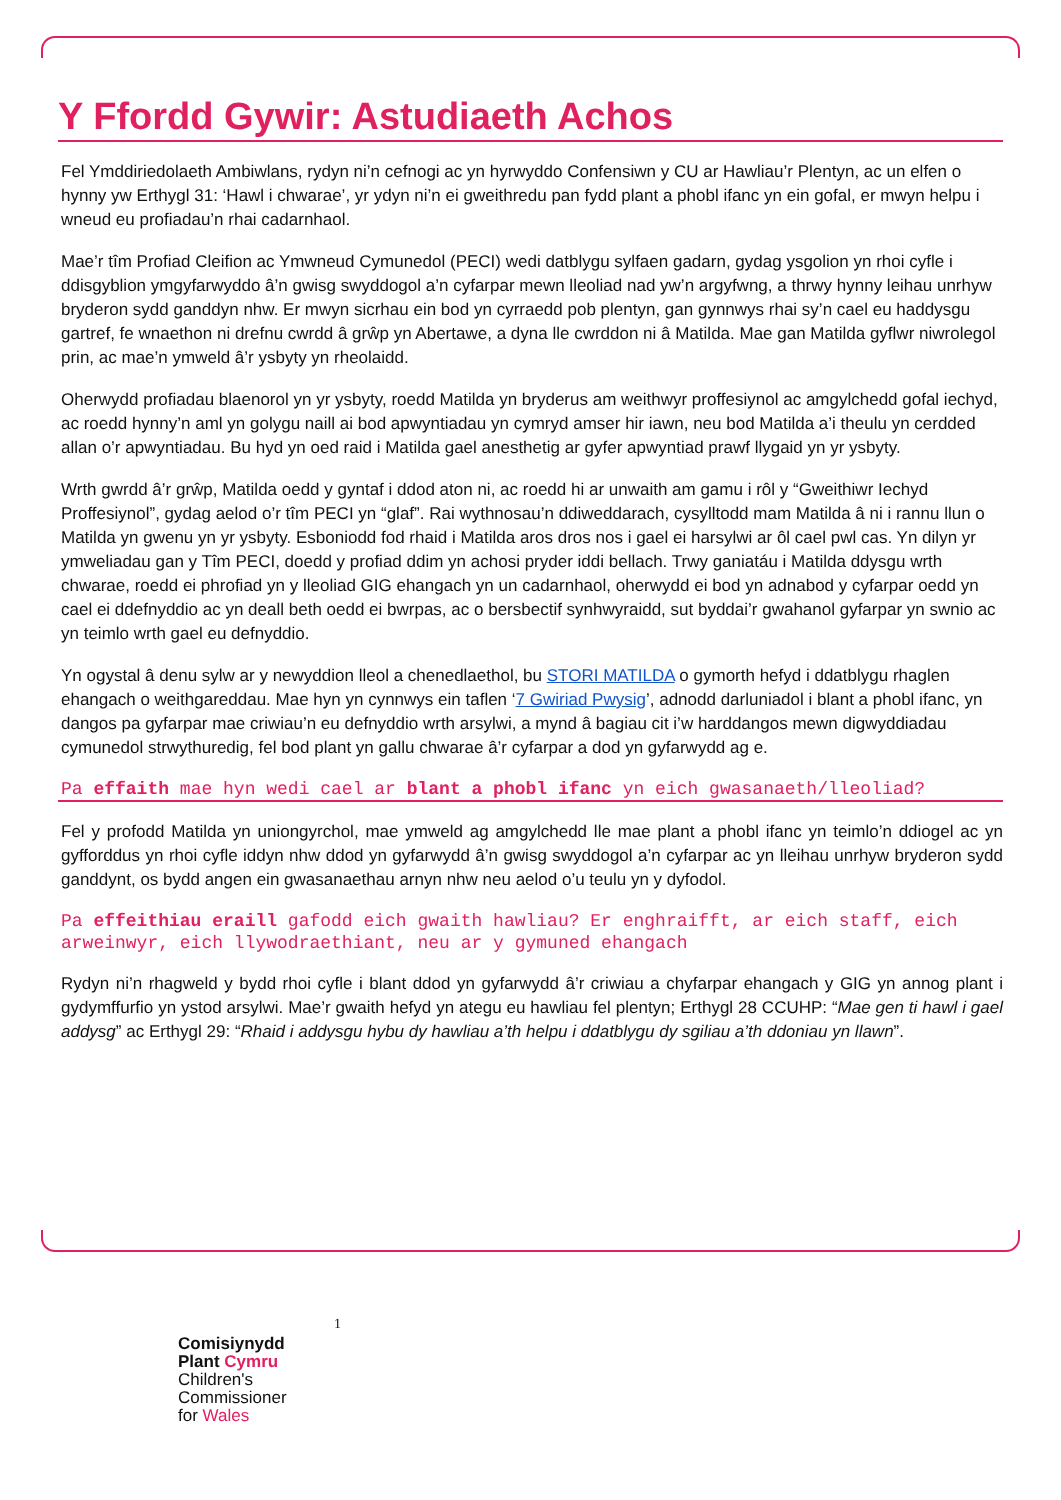Y Ffordd Gywir: Astudiaeth Achos
Fel Ymddiriedolaeth Ambiwlans, rydyn ni’n cefnogi ac yn hyrwyddo Confensiwn y CU ar Hawliau’r Plentyn, ac un elfen o hynny yw Erthygl 31: ‘Hawl i chwarae’, yr ydyn ni’n ei gweithredu pan fydd plant a phobl ifanc yn ein gofal, er mwyn helpu i wneud eu profiadau’n rhai cadarnhaol.
Mae’r tîm Profiad Cleifion ac Ymwneud Cymunedol (PECI) wedi datblygu sylfaen gadarn, gydag ysgolion yn rhoi cyfle i ddisgyblion ymgyfarwyddo â’n gwisg swyddogol a’n cyfarpar mewn lleoliad nad yw’n argyfwng, a thrwy hynny leihau unrhyw bryderon sydd ganddyn nhw. Er mwyn sicrhau ein bod yn cyrraedd pob plentyn, gan gynnwys rhai sy’n cael eu haddysgu gartref, fe wnaethon ni drefnu cwrdd â grŵp yn Abertawe, a dyna lle cwrddon ni â Matilda. Mae gan Matilda gyflwr niwrolegol prin, ac mae’n ymweld â’r ysbyty yn rheolaidd.
Oherwydd profiadau blaenorol yn yr ysbyty, roedd Matilda yn bryderus am weithwyr proffesiynol ac amgylchedd gofal iechyd, ac roedd hynny’n aml yn golygu naill ai bod apwyntiadau yn cymryd amser hir iawn, neu bod Matilda a’i theulu yn cerdded allan o’r apwyntiadau. Bu hyd yn oed raid i Matilda gael anesthetig ar gyfer apwyntiad prawf llygaid yn yr ysbyty.
Wrth gwrdd â’r grŵp, Matilda oedd y gyntaf i ddod aton ni, ac roedd hi ar unwaith am gamu i rôl y “Gweithiwr Iechyd Proffesiynol”, gydag aelod o’r tîm PECI yn “glaf”. Rai wythnosau’n ddiweddarach, cysylltodd mam Matilda â ni i rannu llun o Matilda yn gwenu yn yr ysbyty. Esboniodd fod rhaid i Matilda aros dros nos i gael ei harsylwi ar ôl cael pwl cas. Yn dilyn yr ymweliadau gan y Tîm PECI, doedd y profiad ddim yn achosi pryder iddi bellach. Trwy ganiatáu i Matilda ddysgu wrth chwarae, roedd ei phrofiad yn y lleoliad GIG ehangach yn un cadarnhaol, oherwydd ei bod yn adnabod y cyfarpar oedd yn cael ei ddefnyddio ac yn deall beth oedd ei bwrpas, ac o bersbectif synhwyraidd, sut byddai’r gwahanol gyfarpar yn swnio ac yn teimlo wrth gael eu defnyddio.
Yn ogystal â denu sylw ar y newyddion lleol a chenedlaethol, bu STORI MATILDA o gymorth hefyd i ddatblygu rhaglen ehangach o weithgareddau. Mae hyn yn cynnwys ein taflen ‘7 Gwiriad Pwysig’, adnodd darluniadol i blant a phobl ifanc, yn dangos pa gyfarpar mae criwiau’n eu defnyddio wrth arsylwi, a mynd â bagiau cit i’w harddangos mewn digwyddiadau cymunedol strwythuredig, fel bod plant yn gallu chwarae â’r cyfarpar a dod yn gyfarwydd ag e.
Pa effaith mae hyn wedi cael ar blant a phobl ifanc yn eich gwasanaeth/lleoliad?
Fel y profodd Matilda yn uniongyrchol, mae ymweld ag amgylchedd lle mae plant a phobl ifanc yn teimlo’n ddiogel ac yn gyfforddus yn rhoi cyfle iddyn nhw ddod yn gyfarwydd â’n gwisg swyddogol a’n cyfarpar ac yn lleihau unrhyw bryderon sydd ganddynt, os bydd angen ein gwasanaethau arnyn nhw neu aelod o’u teulu yn y dyfodol.
Pa effeithiau eraill gafodd eich gwaith hawliau? Er enghraifft, ar eich staff, eich arweinwyr, eich llywodraethiant, neu ar y gymuned ehangach
Rydyn ni’n rhagweld y bydd rhoi cyfle i blant ddod yn gyfarwydd â’r criwiau a chyfarpar ehangach y GIG yn annog plant i gydymffurfio yn ystod arsylwi. Mae’r gwaith hefyd yn ategu eu hawliau fel plentyn; Erthygl 28 CCUHP: “Mae gen ti hawl i gael addysg” ac Erthygl 29: “Rhaid i addysgu hybu dy hawliau a’th helpu i ddatblygu dy sgiliau a’th ddoniau yn llawn”.
1
Comisiynydd
Plant Cymru
Children's
Commissioner
for Wales